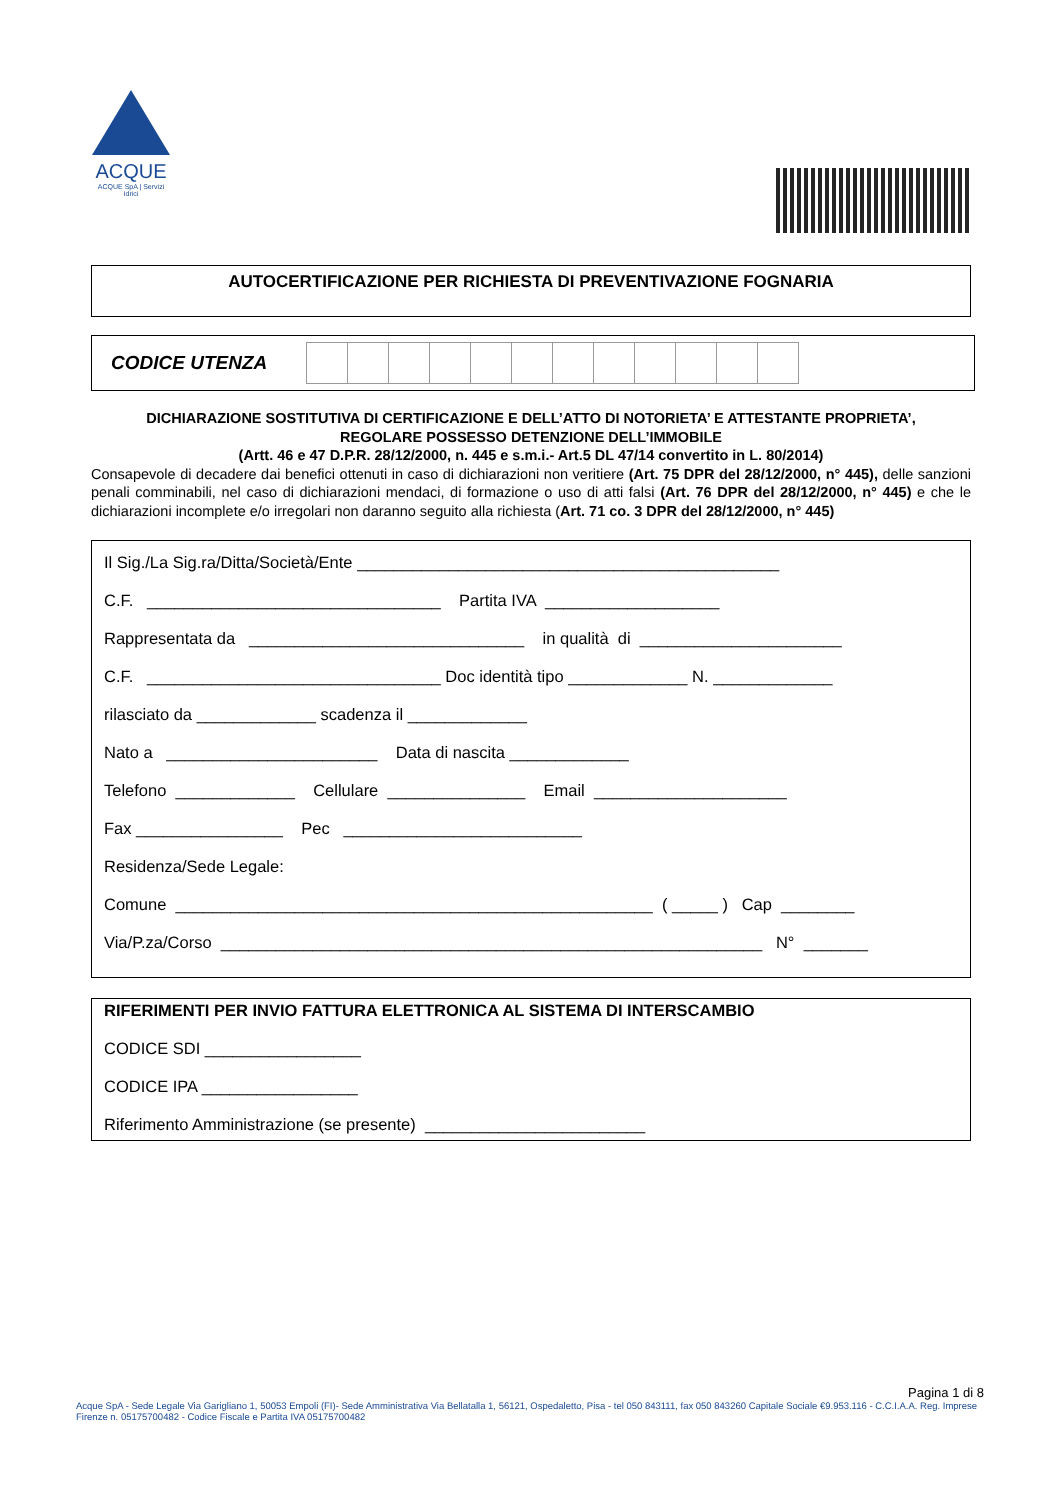ACQUE
ACQUE SpA | Servizi Idrici
AUTOCERTIFICAZIONE PER RICHIESTA DI PREVENTIVAZIONE FOGNARIA
CODICE UTENZA
DICHIARAZIONE SOSTITUTIVA DI CERTIFICAZIONE E DELL’ATTO DI NOTORIETA’ E ATTESTANTE PROPRIETA’,
REGOLARE POSSESSO DETENZIONE DELL’IMMOBILE
(Artt. 46 e 47 D.P.R. 28/12/2000, n. 445 e s.m.i.- Art.5 DL 47/14 convertito in L. 80/2014)
Consapevole di decadere dai benefici ottenuti in caso di dichiarazioni non veritiere (Art. 75 DPR del 28/12/2000, n° 445), delle sanzioni penali comminabili, nel caso di dichiarazioni mendaci, di formazione o uso di atti falsi (Art. 76 DPR del 28/12/2000, n° 445) e che le dichiarazioni incomplete e/o irregolari non daranno seguito alla richiesta (Art. 71 co. 3 DPR del 28/12/2000, n° 445)
Il Sig./La Sig.ra/Ditta/Società/Ente ______________________________________________
C.F. ________________________________ Partita IVA ___________________
Rappresentata da ______________________________ in qualità di ______________________
C.F. ________________________________ Doc identità tipo _____________ N. _____________
rilasciato da _____________ scadenza il _____________
Nato a _______________________ Data di nascita _____________
Telefono _____________ Cellulare _______________ Email _____________________
Fax ________________ Pec __________________________
Residenza/Sede Legale:
Comune ____________________________________________________ ( _____ ) Cap ________
Via/P.za/Corso ___________________________________________________________ N° _______
RIFERIMENTI PER INVIO FATTURA ELETTRONICA AL SISTEMA DI INTERSCAMBIO
CODICE SDI _________________
CODICE IPA _________________
Riferimento Amministrazione (se presente) ________________________
Pagina 1 di 8
Acque SpA - Sede Legale Via Garigliano 1, 50053 Empoli (FI)- Sede Amministrativa Via Bellatalla 1, 56121, Ospedaletto, Pisa - tel 050 843111, fax 050 843260 Capitale Sociale €9.953.116 - C.C.I.A.A. Reg. Imprese Firenze n. 05175700482 - Codice Fiscale e Partita IVA 05175700482